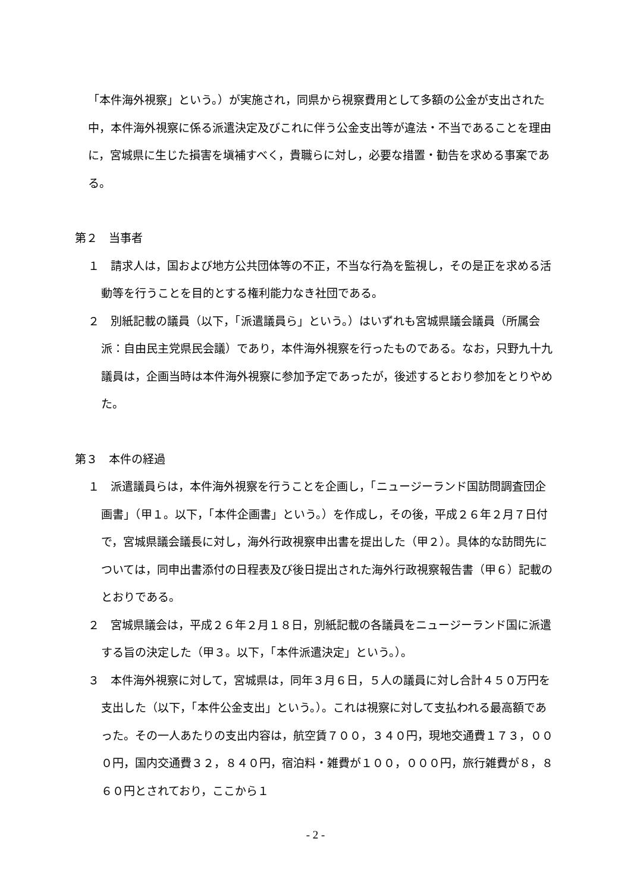「本件海外視察」という。）が実施され，同県から視察費用として多額の公金が支出された中，本件海外視察に係る派遣決定及びこれに伴う公金支出等が違法・不当であることを理由に，宮城県に生じた損害を塡補すべく，貴職らに対し，必要な措置・勧告を求める事案である。
第２　当事者
１　請求人は，国および地方公共団体等の不正，不当な行為を監視し，その是正を求める活動等を行うことを目的とする権利能力なき社団である。
２　別紙記載の議員（以下，「派遣議員ら」という。）はいずれも宮城県議会議員（所属会派：自由民主党県民会議）であり，本件海外視察を行ったものである。なお，只野九十九議員は，企画当時は本件海外視察に参加予定であったが，後述するとおり参加をとりやめた。
第３　本件の経過
１　派遣議員らは，本件海外視察を行うことを企画し，「ニュージーランド国訪問調査団企画書」（甲１。以下，「本件企画書」という。）を作成し，その後，平成２６年２月７日付で，宮城県議会議長に対し，海外行政視察申出書を提出した（甲２）。具体的な訪問先については，同申出書添付の日程表及び後日提出された海外行政視察報告書（甲６）記載のとおりである。
２　宮城県議会は，平成２６年２月１８日，別紙記載の各議員をニュージーランド国に派遣する旨の決定した（甲３。以下，「本件派遣決定」という。）。
３　本件海外視察に対して，宮城県は，同年３月６日，５人の議員に対し合計４５０万円を支出した（以下，「本件公金支出」という。）。これは視察に対して支払われる最高額であった。その一人あたりの支出内容は，航空賃７００，３４０円，現地交通費１７３，０００円，国内交通費３２，８４０円，宿泊料・雑費が１００，０００円，旅行雑費が８，８６０円とされており，ここから１
- 2 -